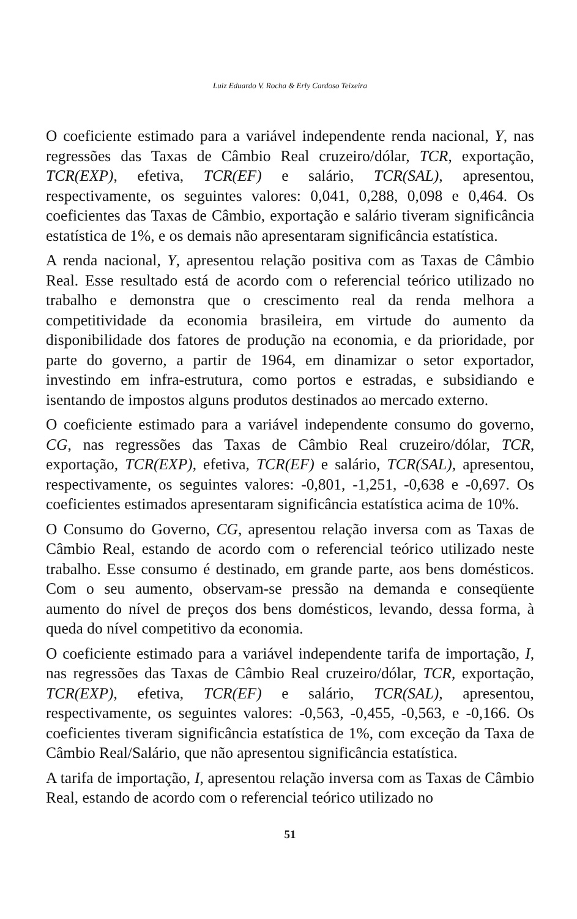Luiz Eduardo V. Rocha & Erly Cardoso Teixeira
O coeficiente estimado para a variável independente renda nacional, Y, nas regressões das Taxas de Câmbio Real cruzeiro/dólar, TCR, exportação, TCR(EXP), efetiva, TCR(EF) e salário, TCR(SAL), apresentou, respectivamente, os seguintes valores: 0,041, 0,288, 0,098 e 0,464. Os coeficientes das Taxas de Câmbio, exportação e salário tiveram significância estatística de 1%, e os demais não apresentaram significância estatística.
A renda nacional, Y, apresentou relação positiva com as Taxas de Câmbio Real. Esse resultado está de acordo com o referencial teórico utilizado no trabalho e demonstra que o crescimento real da renda melhora a competitividade da economia brasileira, em virtude do aumento da disponibilidade dos fatores de produção na economia, e da prioridade, por parte do governo, a partir de 1964, em dinamizar o setor exportador, investindo em infra-estrutura, como portos e estradas, e subsidiando e isentando de impostos alguns produtos destinados ao mercado externo.
O coeficiente estimado para a variável independente consumo do governo, CG, nas regressões das Taxas de Câmbio Real cruzeiro/dólar, TCR, exportação, TCR(EXP), efetiva, TCR(EF) e salário, TCR(SAL), apresentou, respectivamente, os seguintes valores: -0,801, -1,251, -0,638 e -0,697. Os coeficientes estimados apresentaram significância estatística acima de 10%.
O Consumo do Governo, CG, apresentou relação inversa com as Taxas de Câmbio Real, estando de acordo com o referencial teórico utilizado neste trabalho. Esse consumo é destinado, em grande parte, aos bens domésticos. Com o seu aumento, observam-se pressão na demanda e conseqüente aumento do nível de preços dos bens domésticos, levando, dessa forma, à queda do nível competitivo da economia.
O coeficiente estimado para a variável independente tarifa de importação, I, nas regressões das Taxas de Câmbio Real cruzeiro/dólar, TCR, exportação, TCR(EXP), efetiva, TCR(EF) e salário, TCR(SAL), apresentou, respectivamente, os seguintes valores: -0,563, -0,455, -0,563, e -0,166. Os coeficientes tiveram significância estatística de 1%, com exceção da Taxa de Câmbio Real/Salário, que não apresentou significância estatística.
A tarifa de importação, I, apresentou relação inversa com as Taxas de Câmbio Real, estando de acordo com o referencial teórico utilizado no
51